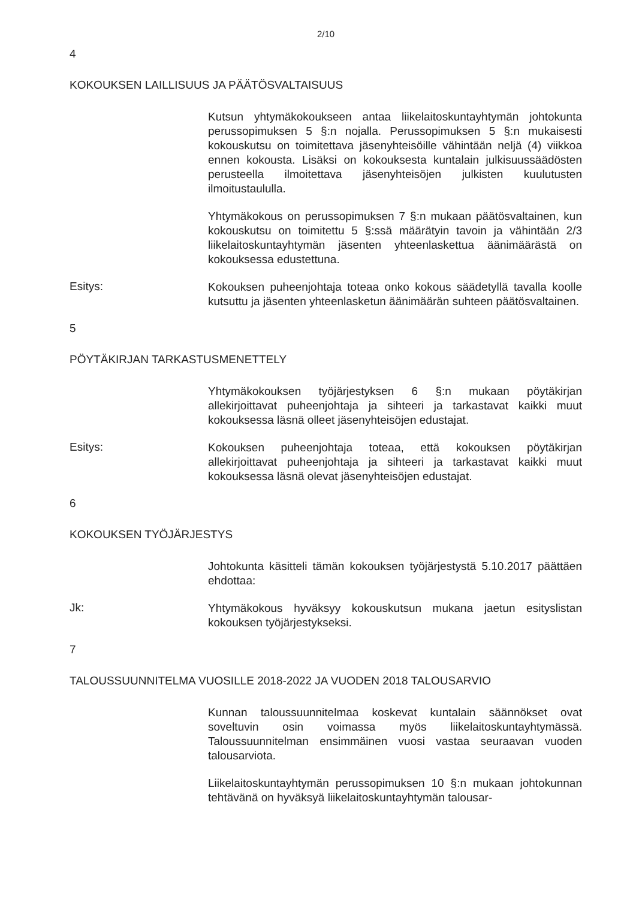2/10
4
KOKOUKSEN LAILLISUUS JA PÄÄTÖSVALTAISUUS
Kutsun yhtymäkokoukseen antaa liikelaitoskuntayhtymän johtokunta perussopimuksen 5 §:n nojalla. Perussopimuksen 5 §:n mukaisesti kokouskutsu on toimitettava jäsenyhteisöille vähintään neljä (4) viikkoa ennen kokousta. Lisäksi on kokouksesta kuntalain julkisuussäädösten perusteella ilmoitettava jäsenyhteisöjen julkisten kuulutusten ilmoitustaululla.
Yhtymäkokous on perussopimuksen 7 §:n mukaan päätösvaltainen, kun kokouskutsu on toimitettu 5 §:ssä määrätyin tavoin ja vähintään 2/3 liikelaitoskuntayhtymän jäsenten yhteenlaskettua äänimäärästä on kokouksessa edustettuna.
Esitys:
Kokouksen puheenjohtaja toteaa onko kokous säädetyllä tavalla koolle kutsuttu ja jäsenten yhteenlasketun äänimäärän suhteen päätösvaltainen.
5
PÖYTÄKIRJAN TARKASTUSMENETTELY
Yhtymäkokouksen työjärjestyksen 6 §:n mukaan pöytäkirjan allekirjoittavat puheenjohtaja ja sihteeri ja tarkastavat kaikki muut kokouksessa läsnä olleet jäsenyhteisöjen edustajat.
Esitys:
Kokouksen puheenjohtaja toteaa, että kokouksen pöytäkirjan allekirjoittavat puheenjohtaja ja sihteeri ja tarkastavat kaikki muut kokouksessa läsnä olevat jäsenyhteisöjen edustajat.
6
KOKOUKSEN TYÖJÄRJESTYS
Johtokunta käsitteli tämän kokouksen työjärjestystä 5.10.2017 päättäen ehdottaa:
Jk:
Yhtymäkokous hyväksyy kokouskutsun mukana jaetun esityslistan kokouksen työjärjestykseksi.
7
TALOUSSUUNNITELMA VUOSILLE 2018-2022 JA VUODEN 2018 TALOUSARVIO
Kunnan taloussuunnitelmaa koskevat kuntalain säännökset ovat soveltuvin osin voimassa myös liikelaitoskuntayhtymässä. Taloussuunnitelman ensimmäinen vuosi vastaa seuraavan vuoden talousarviota.
Liikelaitoskuntayhtymän perussopimuksen 10 §:n mukaan johtokunnan tehtävänä on hyväksyä liikelaitoskuntayhtymän talousar-